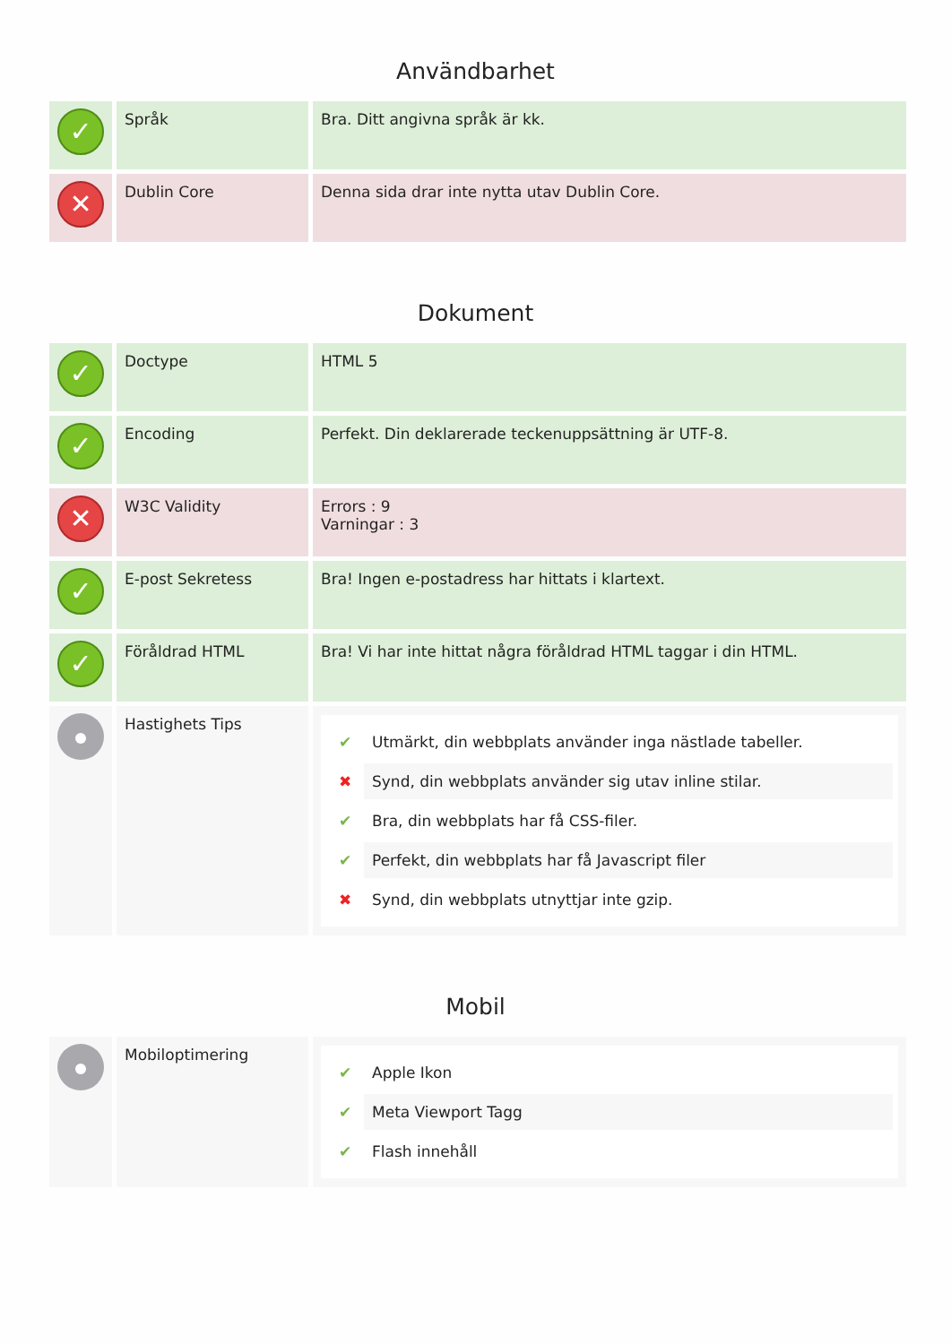Användbarhet
| ✓ | Språk | Bra. Ditt angivna språk är kk. |
| ✕ | Dublin Core | Denna sida drar inte nytta utav Dublin Core. |
Dokument
| ✓ | Doctype | HTML 5 |
| ✓ | Encoding | Perfekt. Din deklarerade teckenuppsättning är UTF-8. |
| ✕ | W3C Validity | Errors : 9 Varningar : 3 |
| ✓ | E-post Sekretess | Bra! Ingen e-postadress har hittats i klartext. |
| ✓ | Föråldrad HTML | Bra! Vi har inte hittat några föråldrad HTML taggar i din HTML. |
| | Hastighets Tips | ✔ Utmärkt, din webbplats använder inga nästlade tabeller. ✖ Synd, din webbplats använder sig utav inline stilar. ✔ Bra, din webbplats har få CSS-filer. ✔ Perfekt, din webbplats har få Javascript filer ✖ Synd, din webbplats utnyttjar inte gzip. |
Mobil
| | Mobiloptimering | ✔ Apple Ikon ✔ Meta Viewport Tagg ✔ Flash innehåll |